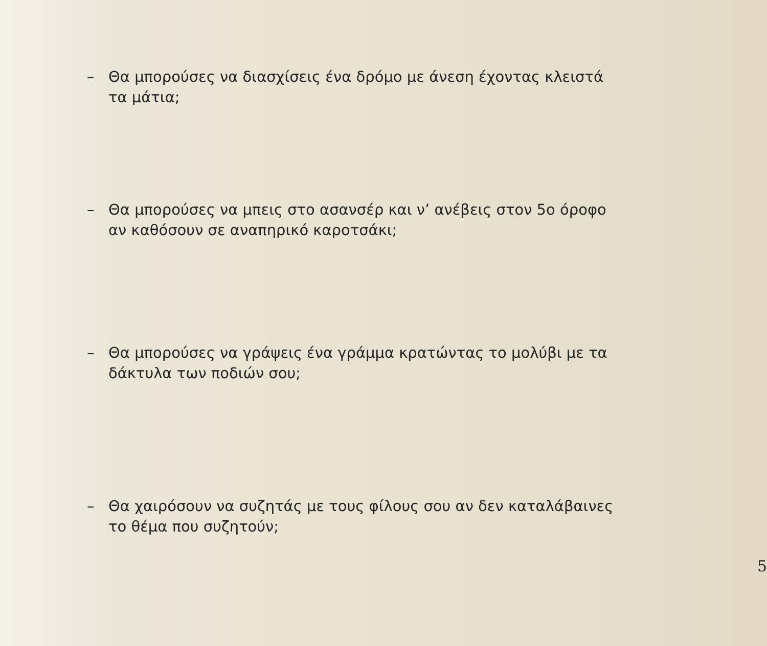– Θα μπορούσες να διασχίσεις ένα δρόμο με άνεση έχοντας κλειστά τα μάτια;
– Θα μπορούσες να μπεις στο ασανσέρ και ν’ ανέβεις στον 5ο όροφο αν καθόσουν σε αναπηρικό καροτσάκι;
– Θα μπορούσες να γράψεις ένα γράμμα κρατώντας το μολύβι με τα δάκτυλα των ποδιών σου;
– Θα χαιρόσουν να συζητάς με τους φίλους σου αν δεν καταλάβαινες το θέμα που συζητούν;
5